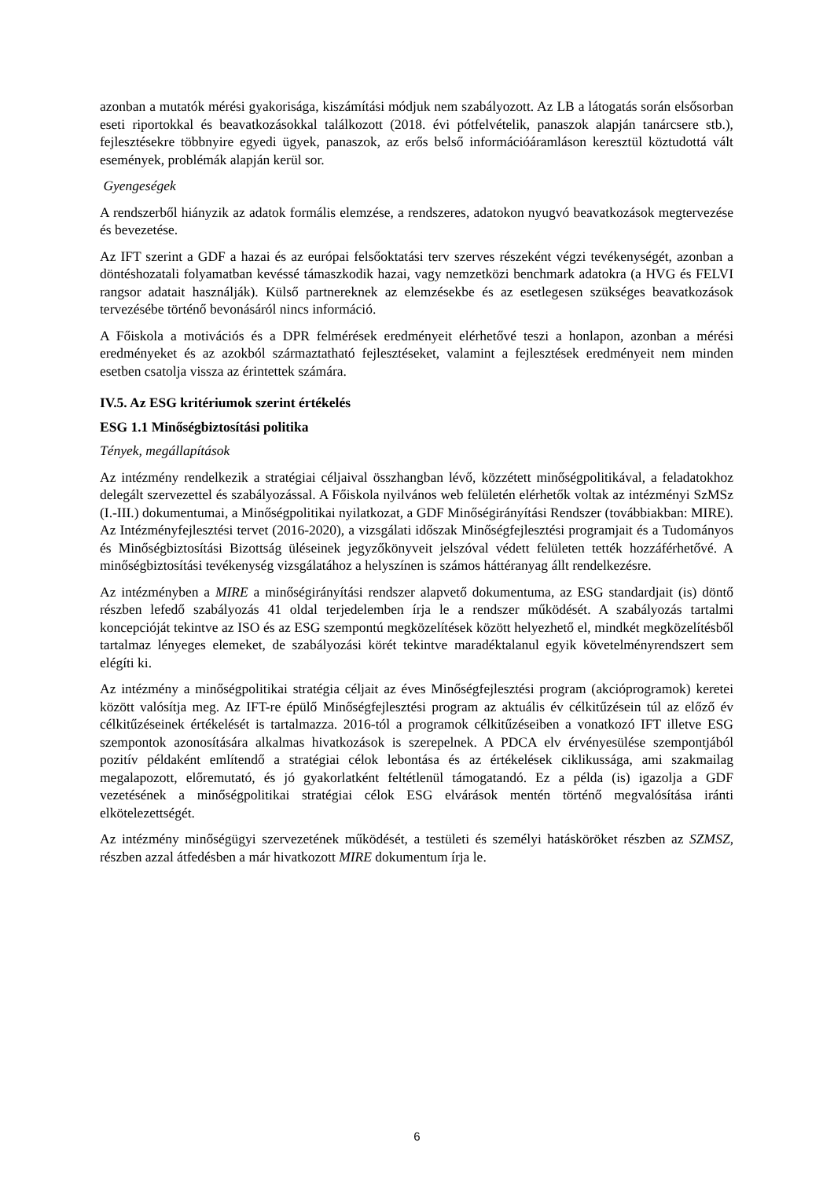azonban a mutatók mérési gyakorisága, kiszámítási módjuk nem szabályozott. Az LB a látogatás során elsősorban eseti riportokkal és beavatkozásokkal találkozott (2018. évi pótfelvételik, panaszok alapján tanárcsere stb.), fejlesztésekre többnyire egyedi ügyek, panaszok, az erős belső információáramláson keresztül köztudottá vált események, problémák alapján kerül sor.
Gyengeségek
A rendszerből hiányzik az adatok formális elemzése, a rendszeres, adatokon nyugvó beavatkozások megtervezése és bevezetése.
Az IFT szerint a GDF a hazai és az európai felsőoktatási terv szerves részeként végzi tevékenységét, azonban a döntéshozatali folyamatban kevéssé támaszkodik hazai, vagy nemzetközi benchmark adatokra (a HVG és FELVI rangsor adatait használják). Külső partnereknek az elemzésekbe és az esetlegesen szükséges beavatkozások tervezésébe történő bevonásáról nincs információ.
A Főiskola a motivációs és a DPR felmérések eredményeit elérhetővé teszi a honlapon, azonban a mérési eredményeket és az azokból származtatható fejlesztéseket, valamint a fejlesztések eredményeit nem minden esetben csatolja vissza az érintettek számára.
IV.5. Az ESG kritériumok szerint értékelés
ESG 1.1 Minőségbiztosítási politika
Tények, megállapítások
Az intézmény rendelkezik a stratégiai céljaival összhangban lévő, közzétett minőségpolitikával, a feladatokhoz delegált szervezettel és szabályozással. A Főiskola nyilvános web felületén elérhetők voltak az intézményi SzMSz (I.-III.) dokumentumai, a Minőségpolitikai nyilatkozat, a GDF Minőségirányítási Rendszer (továbbiakban: MIRE). Az Intézményfejlesztési tervet (2016-2020), a vizsgálati időszak Minőségfejlesztési programjait és a Tudományos és Minőségbiztosítási Bizottság üléseinek jegyzőkönyveit jelszóval védett felületen tették hozzáférhetővé. A minőségbiztosítási tevékenység vizsgálatához a helyszínen is számos háttéranyag állt rendelkezésre.
Az intézményben a MIRE a minőségirányítási rendszer alapvető dokumentuma, az ESG standardjait (is) döntő részben lefedő szabályozás 41 oldal terjedelemben írja le a rendszer működését. A szabályozás tartalmi koncepcióját tekintve az ISO és az ESG szempontú megközelítések között helyezhető el, mindkét megközelítésből tartalmaz lényeges elemeket, de szabályozási körét tekintve maradéktalanul egyik követelményrendszert sem elégíti ki.
Az intézmény a minőségpolitikai stratégia céljait az éves Minőségfejlesztési program (akcióprogramok) keretei között valósítja meg. Az IFT-re épülő Minőségfejlesztési program az aktuális év célkitűzésein túl az előző év célkitűzéseinek értékelését is tartalmazza. 2016-tól a programok célkitűzéseiben a vonatkozó IFT illetve ESG szempontok azonosítására alkalmas hivatkozások is szerepelnek. A PDCA elv érvényesülése szempontjából pozitív példaként említendő a stratégiai célok lebontása és az értékelések ciklikussága, ami szakmailag megalapozott, előremutató, és jó gyakorlatként feltétlenül támogatandó. Ez a példa (is) igazolja a GDF vezetésének a minőségpolitikai stratégiai célok ESG elvárások mentén történő megvalósítása iránti elkötelezettségét.
Az intézmény minőségügyi szervezetének működését, a testületi és személyi hatásköröket részben az SZMSZ, részben azzal átfedésben a már hivatkozott MIRE dokumentum írja le.
6